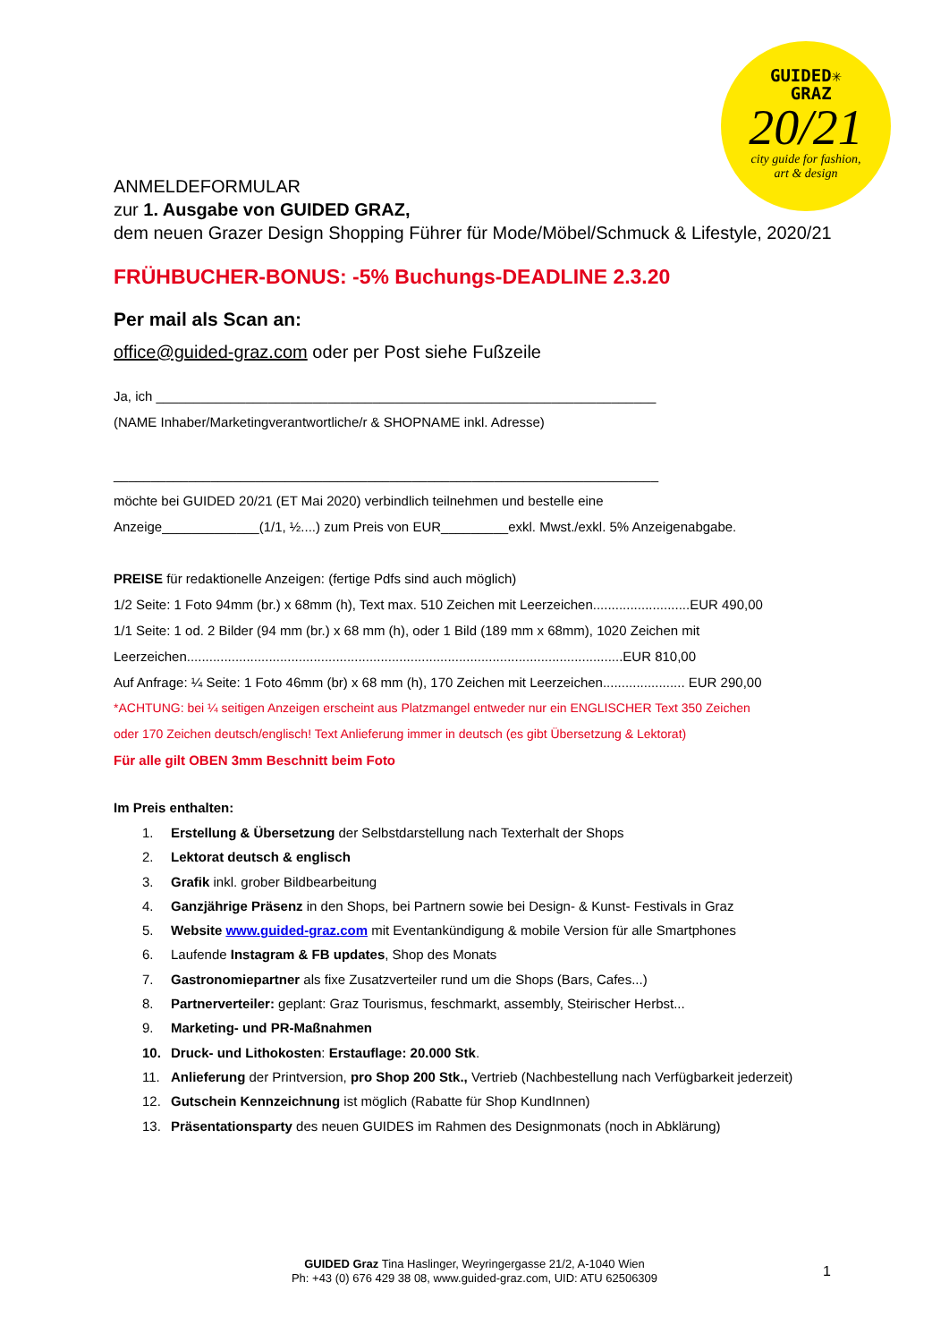GUIDED✳
GRAZ
20/21
city guide for fashion,
art & design
ANMELDEFORMULAR
zur 1. Ausgabe von GUIDED GRAZ,
dem neuen Grazer Design Shopping Führer für Mode/Möbel/Schmuck & Lifestyle, 2020/21
FRÜHBUCHER-BONUS: -5% Buchungs-DEADLINE 2.3.20
Per mail als Scan an:
office@guided-graz.com oder per Post siehe Fußzeile
Ja, ich ___________________________________________________________________
(NAME Inhaber/Marketingverantwortliche/r & SHOPNAME inkl. Adresse)
_________________________________________________________________________
möchte bei GUIDED 20/21 (ET Mai 2020) verbindlich teilnehmen und bestelle eine
Anzeige_____________(1/1, ½....) zum Preis von EUR_________exkl. Mwst./exkl. 5% Anzeigenabgabe.
PREISE für redaktionelle Anzeigen: (fertige Pdfs sind auch möglich)
1/2 Seite: 1 Foto 94mm (br.) x 68mm (h), Text max. 510 Zeichen mit Leerzeichen..........................EUR 490,00
1/1 Seite: 1 od. 2 Bilder (94 mm (br.) x 68 mm (h), oder 1 Bild (189 mm x 68mm), 1020 Zeichen mit
Leerzeichen.....................................................................................................................EUR 810,00
Auf Anfrage: ¼ Seite: 1 Foto 46mm (br) x 68 mm (h), 170 Zeichen mit Leerzeichen...................... EUR 290,00
*ACHTUNG: bei ¼ seitigen Anzeigen erscheint aus Platzmangel entweder nur ein ENGLISCHER Text 350 Zeichen
oder 170 Zeichen deutsch/englisch! Text Anlieferung immer in deutsch (es gibt Übersetzung & Lektorat)
Für alle gilt OBEN 3mm Beschnitt beim Foto
Im Preis enthalten:
1. Erstellung & Übersetzung der Selbstdarstellung nach Texterhalt der Shops
2. Lektorat deutsch & englisch
3. Grafik inkl. grober Bildbearbeitung
4. Ganzjährige Präsenz in den Shops, bei Partnern sowie bei Design- & Kunst- Festivals in Graz
5. Website www.guided-graz.com mit Eventankündigung & mobile Version für alle Smartphones
6. Laufende Instagram & FB updates, Shop des Monats
7. Gastronomiepartner als fixe Zusatzverteiler rund um die Shops (Bars, Cafes...)
8. Partnerverteiler: geplant: Graz Tourismus, feschmarkt, assembly, Steirischer Herbst...
9. Marketing- und PR-Maßnahmen
10. Druck- und Lithokosten: Erstauflage: 20.000 Stk.
11. Anlieferung der Printversion, pro Shop 200 Stk., Vertrieb (Nachbestellung nach Verfügbarkeit jederzeit)
12. Gutschein Kennzeichnung ist möglich (Rabatte für Shop KundInnen)
13. Präsentationsparty des neuen GUIDES im Rahmen des Designmonats (noch in Abklärung)
GUIDED Graz Tina Haslinger, Weyringergasse 21/2, A-1040 Wien
Ph: +43 (0) 676 429 38 08, www.guided-graz.com, UID: ATU 62506309
1